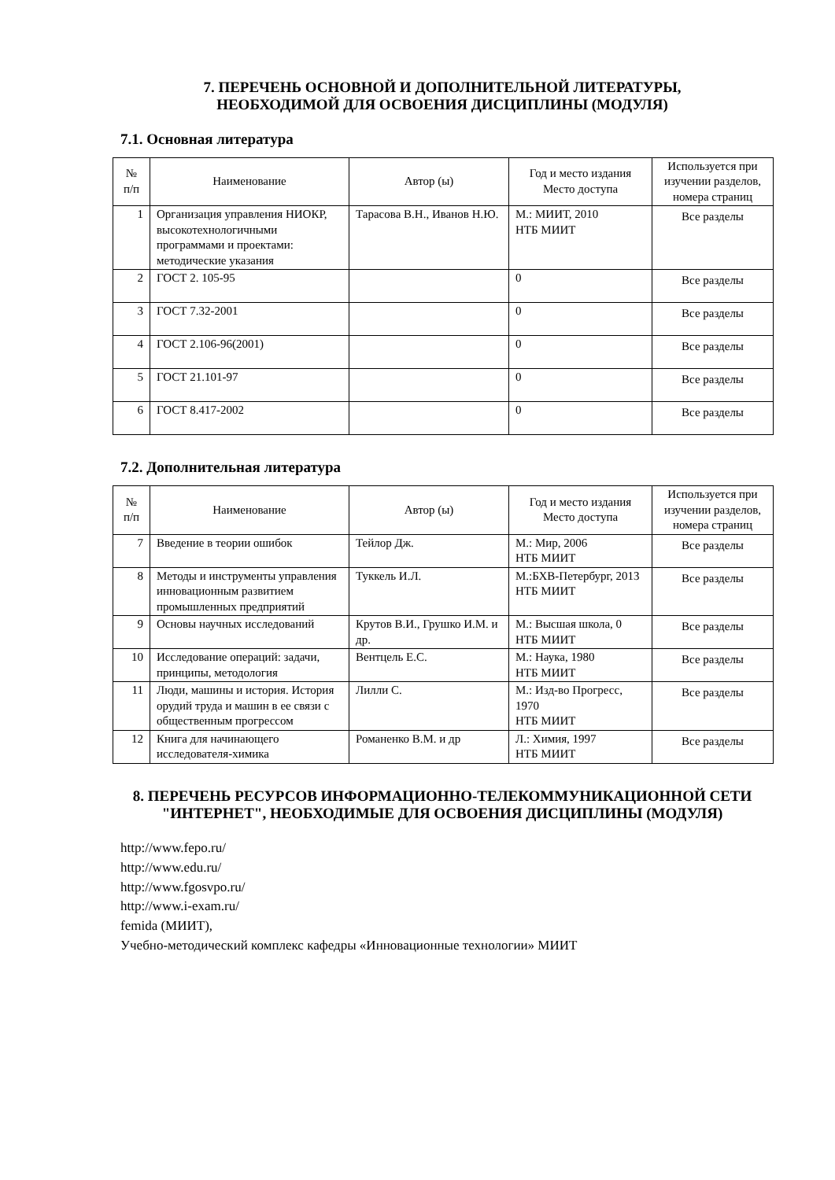7. ПЕРЕЧЕНЬ ОСНОВНОЙ И ДОПОЛНИТЕЛЬНОЙ ЛИТЕРАТУРЫ,
НЕОБХОДИМОЙ ДЛЯ ОСВОЕНИЯ ДИСЦИПЛИНЫ (МОДУЛЯ)
7.1. Основная литература
| № п/п | Наименование | Автор (ы) | Год и место издания Место доступа | Используется при изучении разделов, номера страниц |
| --- | --- | --- | --- | --- |
| 1 | Организация управления НИОКР, высокотехнологичными программами и проектами: методические указания | Тарасова В.Н., Иванов Н.Ю. | М.: МИИТ, 2010 НТБ МИИТ | Все разделы |
| 2 | ГОСТ 2. 105-95 | | 0 | Все разделы |
| 3 | ГОСТ 7.32-2001 | | 0 | Все разделы |
| 4 | ГОСТ 2.106-96(2001) | | 0 | Все разделы |
| 5 | ГОСТ 21.101-97 | | 0 | Все разделы |
| 6 | ГОСТ 8.417-2002 | | 0 | Все разделы |
7.2. Дополнительная литература
| № п/п | Наименование | Автор (ы) | Год и место издания Место доступа | Используется при изучении разделов, номера страниц |
| --- | --- | --- | --- | --- |
| 7 | Введение в теории ошибок | Тейлор Дж. | М.: Мир, 2006 НТБ МИИТ | Все разделы |
| 8 | Методы и инструменты управления инновационным развитием промышленных предприятий | Туккель И.Л. | М.:БХВ-Петербург, 2013 НТБ МИИТ | Все разделы |
| 9 | Основы научных исследований | Крутов В.И., Грушко И.М. и др. | М.: Высшая школа, 0 НТБ МИИТ | Все разделы |
| 10 | Исследование операций: задачи, принципы, методология | Вентцель Е.С. | М.: Наука, 1980 НТБ МИИТ | Все разделы |
| 11 | Люди, машины и история. История орудий труда и машин в ее связи с общественным прогрессом | Лилли С. | М.: Изд-во Прогресс, 1970 НТБ МИИТ | Все разделы |
| 12 | Книга для начинающего исследователя-химика | Романенко В.М. и др | Л.: Химия, 1997 НТБ МИИТ | Все разделы |
8. ПЕРЕЧЕНЬ РЕСУРСОВ ИНФОРМАЦИОННО-ТЕЛЕКОММУНИКАЦИОННОЙ СЕТИ "ИНТЕРНЕТ", НЕОБХОДИМЫЕ ДЛЯ ОСВОЕНИЯ ДИСЦИПЛИНЫ (МОДУЛЯ)
http://www.fepo.ru/
http://www.edu.ru/
http://www.fgosvpo.ru/
http://www.i-exam.ru/
femida (МИИТ),
Учебно-методический комплекс кафедры «Инновационные технологии» МИИТ